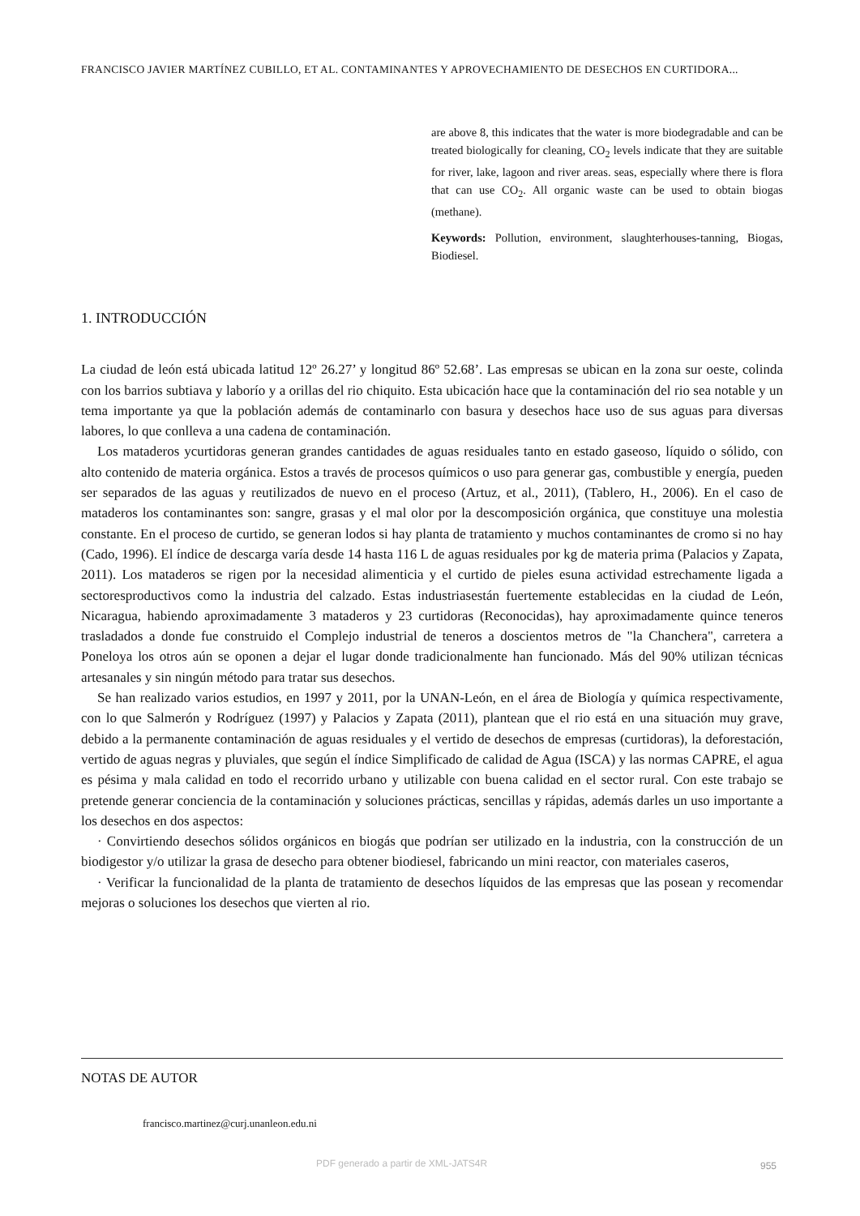FRANCISCO JAVIER MARTÍNEZ CUBILLO, ET AL. CONTAMINANTES Y APROVECHAMIENTO DE DESECHOS EN CURTIDORA...
are above 8, this indicates that the water is more biodegradable and can be treated biologically for cleaning, CO<sub>2</sub> levels indicate that they are suitable for river, lake, lagoon and river areas. seas, especially where there is flora that can use CO<sub>2</sub>. All organic waste can be used to obtain biogas (methane).
Keywords: Pollution, environment, slaughterhouses-tanning, Biogas, Biodiesel.
1. INTRODUCCIÓN
La ciudad de león está ubicada latitud 12º 26.27’ y longitud 86º 52.68’. Las empresas se ubican en la zona sur oeste, colinda con los barrios subtiava y laborío y a orillas del rio chiquito. Esta ubicación hace que la contaminación del rio sea notable y un tema importante ya que la población además de contaminarlo con basura y desechos hace uso de sus aguas para diversas labores, lo que conlleva a una cadena de contaminación.
Los mataderos ycurtidoras generan grandes cantidades de aguas residuales tanto en estado gaseoso, líquido o sólido, con alto contenido de materia orgánica. Estos a través de procesos químicos o uso para generar gas, combustible y energía, pueden ser separados de las aguas y reutilizados de nuevo en el proceso (Artuz, et al., 2011), (Tablero, H., 2006). En el caso de mataderos los contaminantes son: sangre, grasas y el mal olor por la descomposición orgánica, que constituye una molestia constante. En el proceso de curtido, se generan lodos si hay planta de tratamiento y muchos contaminantes de cromo si no hay (Cado, 1996). El índice de descarga varía desde 14 hasta 116 L de aguas residuales por kg de materia prima (Palacios y Zapata, 2011). Los mataderos se rigen por la necesidad alimenticia y el curtido de pieles esuna actividad estrechamente ligada a sectoresproductivos como la industria del calzado. Estas industriasestán fuertemente establecidas en la ciudad de León, Nicaragua, habiendo aproximadamente 3 mataderos y 23 curtidoras (Reconocidas), hay aproximadamente quince teneros trasladados a donde fue construido el Complejo industrial de teneros a doscientos metros de "la Chanchera", carretera a Poneloya los otros aún se oponen a dejar el lugar donde tradicionalmente han funcionado. Más del 90% utilizan técnicas artesanales y sin ningún método para tratar sus desechos.
Se han realizado varios estudios, en 1997 y 2011, por la UNAN-León, en el área de Biología y química respectivamente, con lo que Salmerón y Rodríguez (1997) y Palacios y Zapata (2011), plantean que el rio está en una situación muy grave, debido a la permanente contaminación de aguas residuales y el vertido de desechos de empresas (curtidoras), la deforestación, vertido de aguas negras y pluviales, que según el índice Simplificado de calidad de Agua (ISCA) y las normas CAPRE, el agua es pésima y mala calidad en todo el recorrido urbano y utilizable con buena calidad en el sector rural. Con este trabajo se pretende generar conciencia de la contaminación y soluciones prácticas, sencillas y rápidas, además darles un uso importante a los desechos en dos aspectos:
· Convirtiendo desechos sólidos orgánicos en biogás que podrían ser utilizado en la industria, con la construcción de un biodigestor y/o utilizar la grasa de desecho para obtener biodiesel, fabricando un mini reactor, con materiales caseros,
· Verificar la funcionalidad de la planta de tratamiento de desechos líquidos de las empresas que las posean y recomendar mejoras o soluciones los desechos que vierten al rio.
NOTAS DE AUTOR
francisco.martinez@curj.unanleon.edu.ni
PDF generado a partir de XML-JATS4R
955